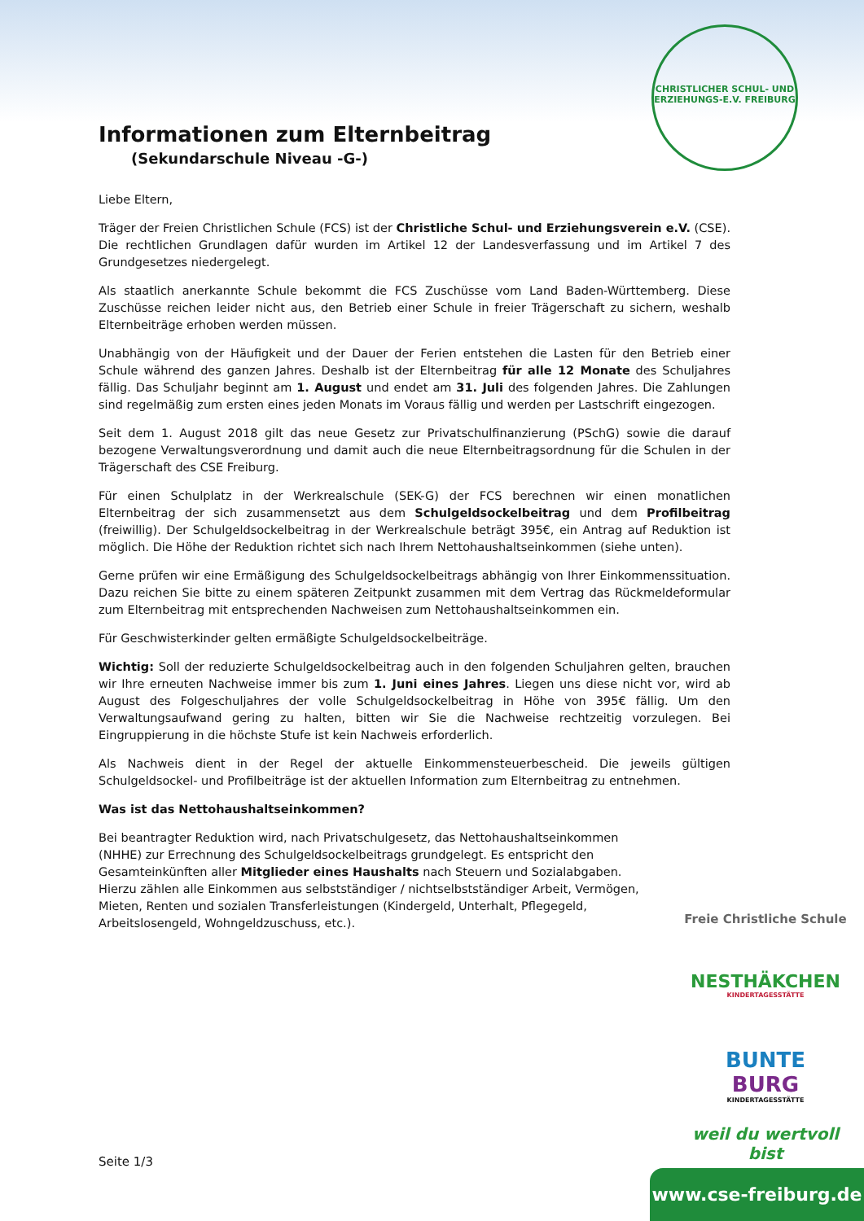CHRISTLICHER SCHUL- UND ERZIEHUNGS-E.V. FREIBURG
Informationen zum Elternbeitrag
(Sekundarschule Niveau -G-)
Liebe Eltern,
Träger der Freien Christlichen Schule (FCS) ist der Christliche Schul- und Erziehungsverein e.V. (CSE). Die rechtlichen Grundlagen dafür wurden im Artikel 12 der Landesverfassung und im Artikel 7 des Grundgesetzes niedergelegt.
Als staatlich anerkannte Schule bekommt die FCS Zuschüsse vom Land Baden-Württemberg. Diese Zuschüsse reichen leider nicht aus, den Betrieb einer Schule in freier Trägerschaft zu sichern, weshalb Elternbeiträge erhoben werden müssen.
Unabhängig von der Häufigkeit und der Dauer der Ferien entstehen die Lasten für den Betrieb einer Schule während des ganzen Jahres. Deshalb ist der Elternbeitrag für alle 12 Monate des Schuljahres fällig. Das Schuljahr beginnt am 1. August und endet am 31. Juli des folgenden Jahres. Die Zahlungen sind regelmäßig zum ersten eines jeden Monats im Voraus fällig und werden per Lastschrift eingezogen.
Seit dem 1. August 2018 gilt das neue Gesetz zur Privatschulfinanzierung (PSchG) sowie die darauf bezogene Verwaltungsverordnung und damit auch die neue Elternbeitragsordnung für die Schulen in der Trägerschaft des CSE Freiburg.
Für einen Schulplatz in der Werkrealschule (SEK-G) der FCS berechnen wir einen monatlichen Elternbeitrag der sich zusammensetzt aus dem Schulgeldsockelbeitrag und dem Profilbeitrag (freiwillig). Der Schulgeld­sockelbeitrag in der Werkrealschule beträgt 395€, ein Antrag auf Reduktion ist möglich. Die Höhe der Reduk­tion richtet sich nach Ihrem Nettohaushaltseinkommen (siehe unten).
Gerne prüfen wir eine Ermäßigung des Schulgeldsockelbeitrags abhängig von Ihrer Einkommenssituation. Dazu reichen Sie bitte zu einem späteren Zeitpunkt zusammen mit dem Vertrag das Rückmeldeformular zum Elternbeitrag mit entsprechenden Nachweisen zum Nettohaushaltseinkommen ein.
Für Geschwisterkinder gelten ermäßigte Schulgeldsockelbeiträge.
Wichtig: Soll der reduzierte Schulgeldsockelbeitrag auch in den folgenden Schuljahren gelten, brauchen wir Ihre erneuten Nachweise immer bis zum 1. Juni eines Jahres. Liegen uns diese nicht vor, wird ab August des Folgeschuljahres der volle Schulgeldsockelbeitrag in Höhe von 395€ fällig. Um den Verwaltungsaufwand gering zu halten, bitten wir Sie die Nachweise rechtzeitig vorzulegen. Bei Eingruppierung in die höchste Stufe ist kein Nachweis erforderlich.
Als Nachweis dient in der Regel der aktuelle Einkommensteuerbescheid. Die jeweils gültigen Schulgeldsockel- und Profilbeiträge ist der aktuellen Information zum Elternbeitrag zu entnehmen.
Was ist das Nettohaushaltseinkommen?
Bei beantragter Reduktion wird, nach Privatschulgesetz, das Nettohaushaltseinkommen (NHHE) zur Errechnung des Schulgeldsockelbeitrags grundgelegt. Es entspricht den Gesamteinkünften aller Mitglieder eines Haushalts nach Steuern und Sozialabgaben. Hierzu zählen alle Einkommen aus selbstständiger / nichtselbstständiger Arbeit, Vermögen, Mieten, Renten und sozialen Transferleistungen (Kindergeld, Unterhalt, Pflegegeld, Arbeitslosengeld, Wohngeldzuschuss, etc.).
Freie Christliche Schule
NESTHÄKCHEN
KINDERTAGESSTÄTTE
BUNTE
BURG
KINDERTAGESSTÄTTE
weil du wertvoll bist
Seite 1/3
www.cse-freiburg.de